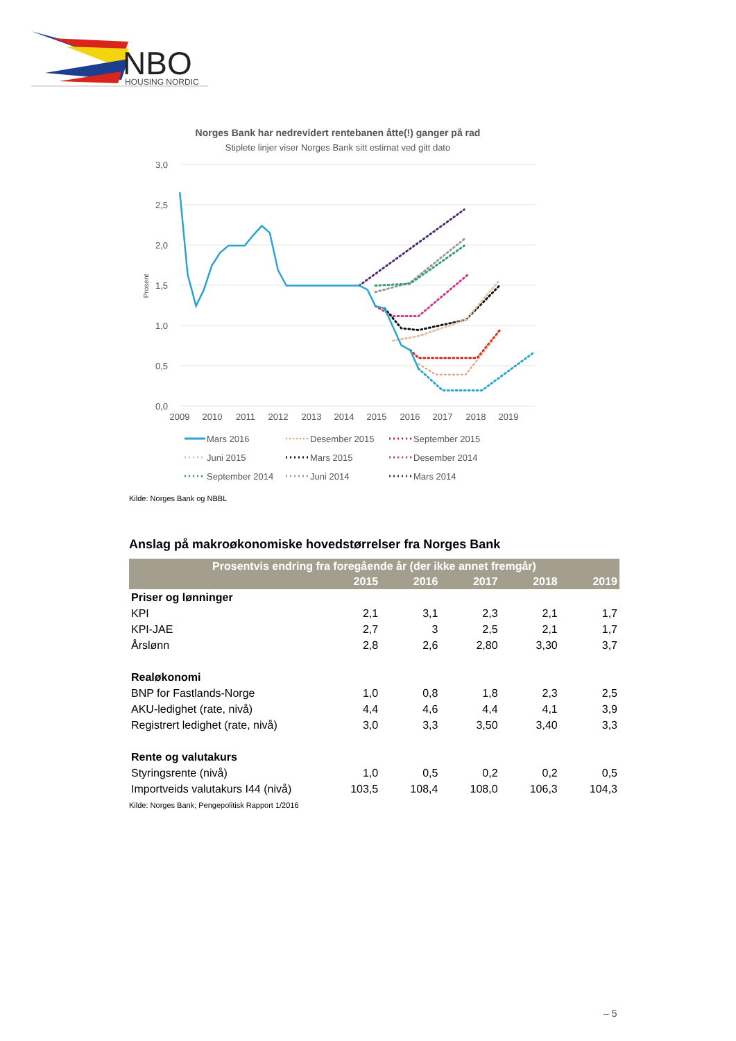NBO
HOUSING NORDIC
Norges Bank har nedrevidert rentebanen åtte(!) ganger på rad
Stiplete linjer viser Norges Bank sitt estimat ved gitt dato
3,0
2,5
2,0
1,5
1,0
0,5
0,0
Prosent
2009
2010
2011
2012
2013
2014
2015
2016
2017
2018
2019
Mars 2016
Desember 2015
September 2015
Juni 2015
Mars 2015
Desember 2014
September 2014
Juni 2014
Mars 2014
Kilde: Norges Bank og NBBL
Anslag på makroøkonomiske hovedstørrelser fra Norges Bank
| Prosentvis endring fra foregående år (der ikke annet fremgår) | | | | | |
| --- | --- | --- | --- | --- | --- |
| | 2015 | 2016 | 2017 | 2018 | 2019 |
| Priser og lønninger | | | | | |
| KPI | 2,1 | 3,1 | 2,3 | 2,1 | 1,7 |
| KPI-JAE | 2,7 | 3 | 2,5 | 2,1 | 1,7 |
| Årslønn | 2,8 | 2,6 | 2,80 | 3,30 | 3,7 |
| Realøkonomi | | | | | |
| BNP for Fastlands-Norge | 1,0 | 0,8 | 1,8 | 2,3 | 2,5 |
| AKU-ledighet (rate, nivå) | 4,4 | 4,6 | 4,4 | 4,1 | 3,9 |
| Registrert ledighet (rate, nivå) | 3,0 | 3,3 | 3,50 | 3,40 | 3,3 |
| Rente og valutakurs | | | | | |
| Styringsrente (nivå) | 1,0 | 0,5 | 0,2 | 0,2 | 0,5 |
| Importveids valutakurs I44 (nivå) | 103,5 | 108,4 | 108,0 | 106,3 | 104,3 |
Kilde: Norges Bank; Pengepolitisk Rapport 1/2016
– 5